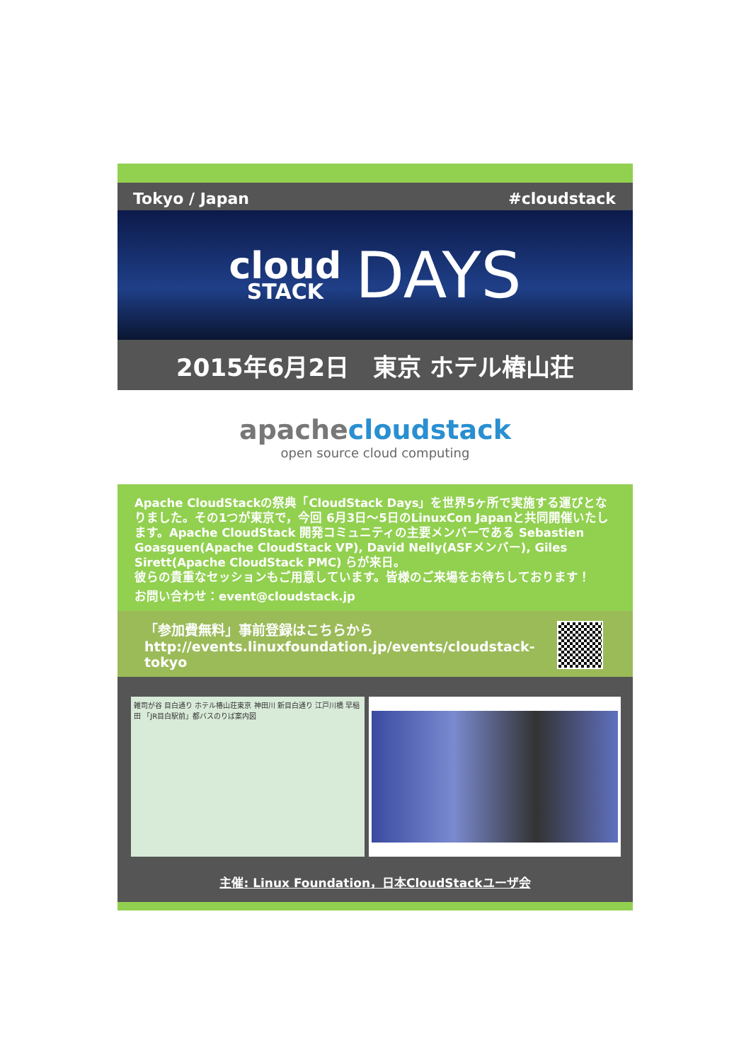Tokyo / Japan #cloudstack
cloud
STACK
DAYS
2015年6月2日　東京 ホテル椿山荘
apachecloudstack
open source cloud computing
Apache CloudStackの祭典「CloudStack Days」を世界5ヶ所で実施する運びとなりました。その1つが東京で，今回 6月3日～5日のLinuxCon Japanと共同開催いたします。Apache CloudStack 開発コミュニティの主要メンバーである Sebastien Goasguen(Apache CloudStack VP), David Nelly(ASFメンバー), Giles Sirett(Apache CloudStack PMC) らが来日。
彼らの貴重なセッションもご用意しています。皆様のご来場をお待ちしております！
お問い合わせ：event@cloudstack.jp
「参加費無料」事前登録はこちらから
http://events.linuxfoundation.jp/events/cloudstack-tokyo
雑司が谷 目白通り ホテル椿山荘東京 神田川 新目白通り 江戸川橋 早稲田 「JR目白駅前」都バスのりば案内図
主催: Linux Foundation，日本CloudStackユーザ会